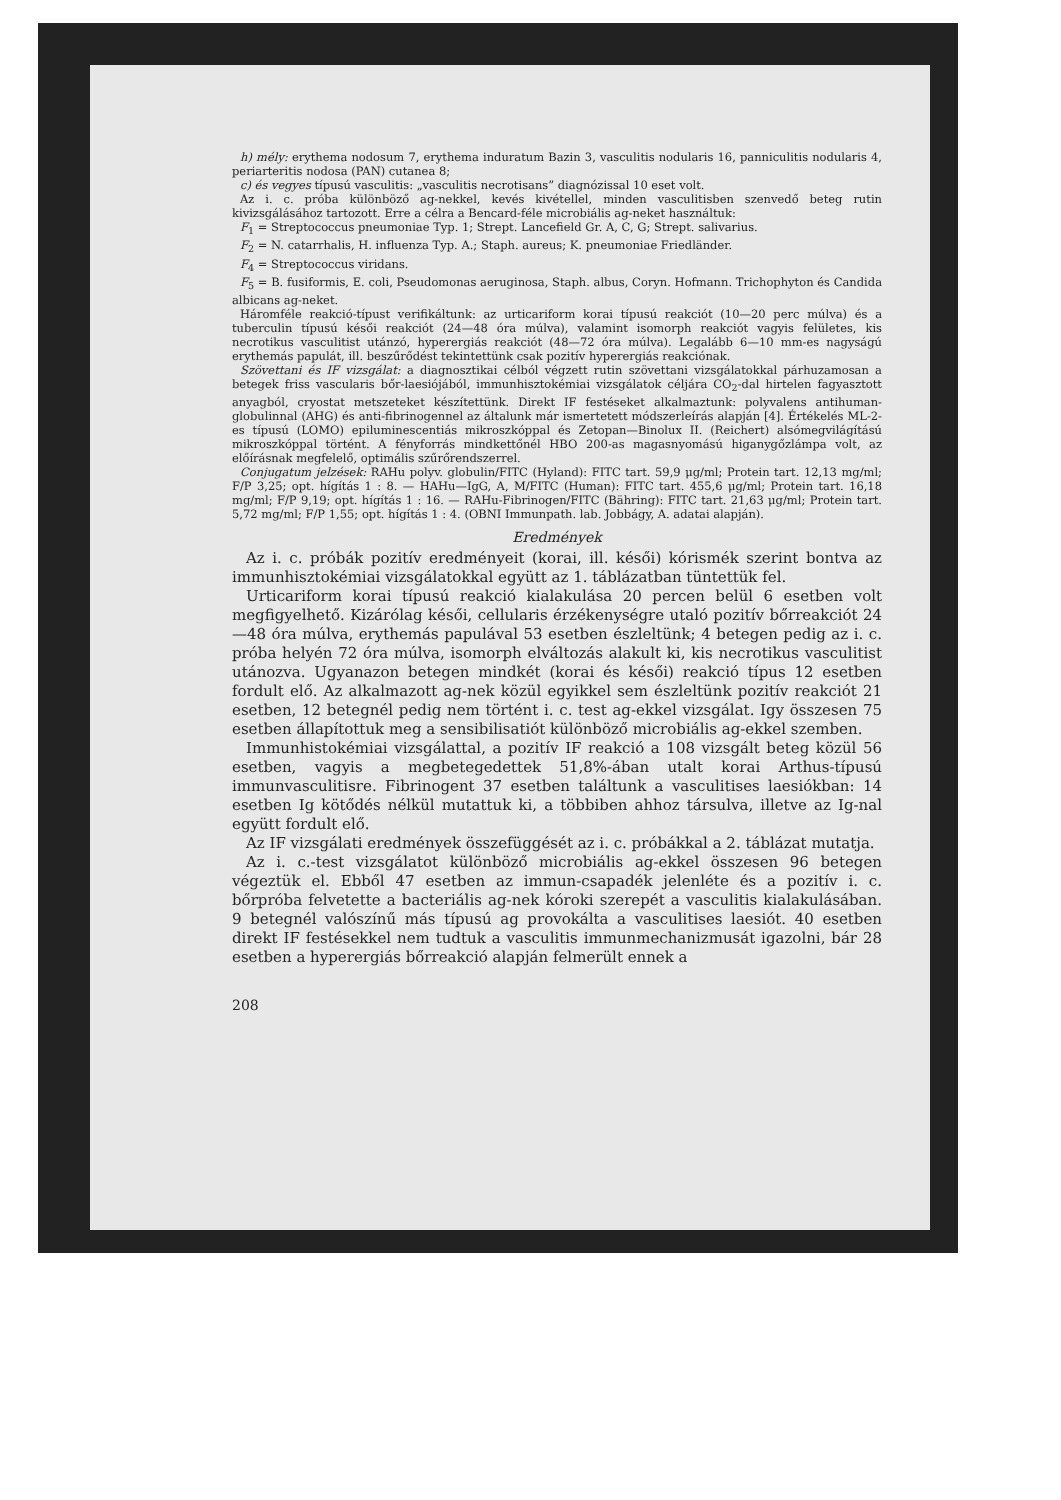h) mély: erythema nodosum 7, erythema induratum Bazin 3, vasculitis nodularis 16, panniculitis nodularis 4, periarteritis nodosa (PAN) cutanea 8;
c) és vegyes típusú vasculitis: „vasculitis necrotisans” diagnózissal 10 eset volt.
Az i. c. próba különböző ag-nekkel, kevés kivétellel, minden vasculitisben szenvedő beteg rutin kivizsgálásához tartozott. Erre a célra a Bencard-féle microbiális ag-neket használtuk:
F<sub>1</sub> = Streptococcus pneumoniae Typ. 1; Strept. Lancefield Gr. A, C, G; Strept. salivarius.
F<sub>2</sub> = N. catarrhalis, H. influenza Typ. A.; Staph. aureus; K. pneumoniae Friedländer.
F<sub>4</sub> = Streptococcus viridans.
F<sub>5</sub> = B. fusiformis, E. coli, Pseudomonas aeruginosa, Staph. albus, Coryn. Hofmann. Trichophyton és Candida albicans ag-neket.
Háromféle reakció-típust verifikáltunk: az urticariform korai típusú reakciót (10—20 perc múlva) és a tuberculin típusú késői reakciót (24—48 óra múlva), valamint isomorph reakciót vagyis felületes, kis necrotikus vasculitist utánzó, hyperergiás reakciót (48—72 óra múlva). Legalább 6—10 mm-es nagyságú erythemás papulát, ill. beszűrődést tekintettünk csak pozitív hyperergiás reakciónak.
Szövettani és IF vizsgálat: a diagnosztikai célból végzett rutin szövettani vizsgálatokkal párhuzamosan a betegek friss vascularis bőr-laesiójából, immunhisztokémiai vizsgálatok céljára CO<sub>2</sub>-dal hirtelen fagyasztott anyagból, cryostat metszeteket készítettünk. Direkt IF festéseket alkalmaztunk: polyvalens antihuman-globulinnal (AHG) és anti-fibrinogennel az általunk már ismertetett módszerleírás alapján [4]. Értékelés ML-2-es típusú (LOMO) epiluminescentiás mikroszkóppal és Zetopan—Binolux II. (Reichert) alsómegvilágítású mikroszkóppal történt. A fényforrás mindkettőnél HBO 200-as magasnyomású higanygőzlámpa volt, az előírásnak megfelelő, optimális szűrőrendszerrel.
Conjugatum jelzések: RAHu polyv. globulin/FITC (Hyland): FITC tart. 59,9 μg/ml; Protein tart. 12,13 mg/ml; F/P 3,25; opt. hígítás 1 : 8. — HAHu—IgG, A, M/FITC (Human): FITC tart. 455,6 μg/ml; Protein tart. 16,18 mg/ml; F/P 9,19; opt. hígítás 1 : 16. — RAHu-Fibrinogen/FITC (Bähring): FITC tart. 21,63 μg/ml; Protein tart. 5,72 mg/ml; F/P 1,55; opt. hígítás 1 : 4. (OBNI Immunpath. lab. Jobbágy, A. adatai alapján).
Eredmények
Az i. c. próbák pozitív eredményeit (korai, ill. késői) kórismék szerint bontva az immunhisztokémiai vizsgálatokkal együtt az 1. táblázatban tüntettük fel.
Urticariform korai típusú reakció kialakulása 20 percen belül 6 esetben volt megfigyelhető. Kizárólag késői, cellularis érzékenységre utaló pozitív bőrreakciót 24—48 óra múlva, erythemás papulával 53 esetben észleltünk; 4 betegen pedig az i. c. próba helyén 72 óra múlva, isomorph elváltozás alakult ki, kis necrotikus vasculitist utánozva. Ugyanazon betegen mindkét (korai és késői) reakció típus 12 esetben fordult elő. Az alkalmazott ag-nek közül egyikkel sem észleltünk pozitív reakciót 21 esetben, 12 betegnél pedig nem történt i. c. test ag-ekkel vizsgálat. Igy összesen 75 esetben állapítottuk meg a sensibilisatiót különböző microbiális ag-ekkel szemben.
Immunhistokémiai vizsgálattal, a pozitív IF reakció a 108 vizsgált beteg közül 56 esetben, vagyis a megbetegedettek 51,8%-ában utalt korai Arthus-típusú immunvasculitisre. Fibrinogent 37 esetben találtunk a vasculitises laesiókban: 14 esetben Ig kötődés nélkül mutattuk ki, a többiben ahhoz társulva, illetve az Ig-nal együtt fordult elő.
Az IF vizsgálati eredmények összefüggését az i. c. próbákkal a 2. táblázat mutatja.
Az i. c.-test vizsgálatot különböző microbiális ag-ekkel összesen 96 betegen végeztük el. Ebből 47 esetben az immun-csapadék jelenléte és a pozitív i. c. bőrpróba felvetette a bacteriális ag-nek kóroki szerepét a vasculitis kialakulásában. 9 betegnél valószínű más típusú ag provokálta a vasculitises laesiót. 40 esetben direkt IF festésekkel nem tudtuk a vasculitis immunmechanizmusát igazolni, bár 28 esetben a hyperergiás bőrreakció alapján felmerült ennek a
208